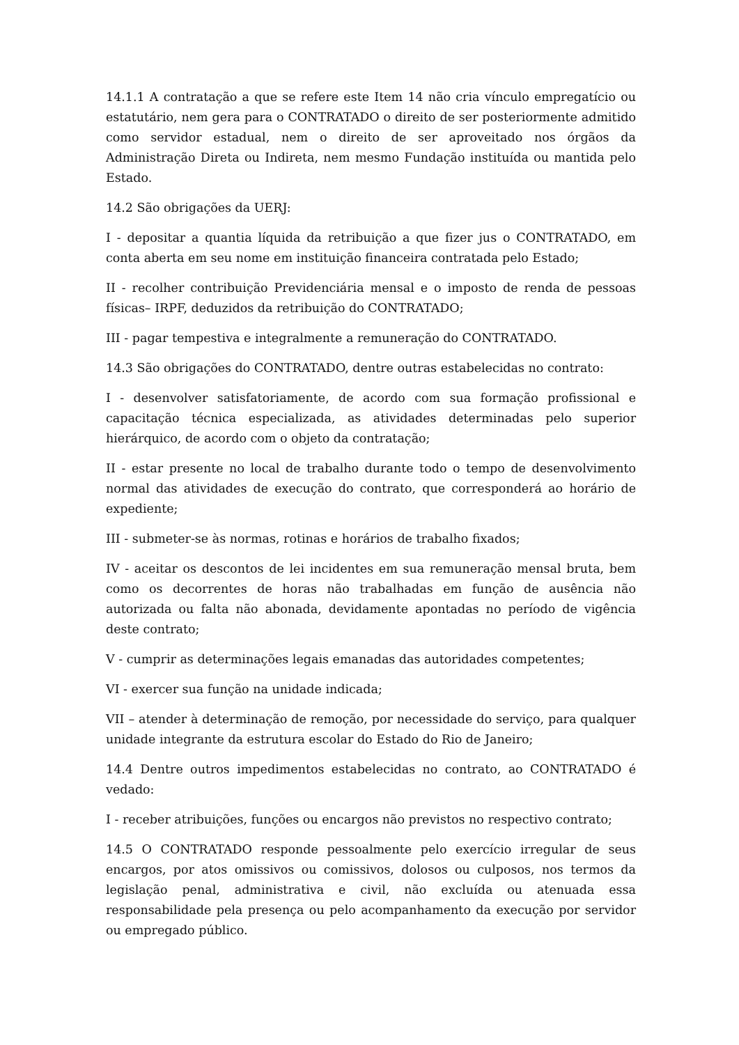14.1.1 A contratação a que se refere este Item 14 não cria vínculo empregatício ou estatutário, nem gera para o CONTRATADO o direito de ser posteriormente admitido como servidor estadual, nem o direito de ser aproveitado nos órgãos da Administração Direta ou Indireta, nem mesmo Fundação instituída ou mantida pelo Estado.
14.2 São obrigações da UERJ:
I - depositar a quantia líquida da retribuição a que fizer jus o CONTRATADO, em conta aberta em seu nome em instituição financeira contratada pelo Estado;
II - recolher contribuição Previdenciária mensal e o imposto de renda de pessoas físicas– IRPF, deduzidos da retribuição do CONTRATADO;
III - pagar tempestiva e integralmente a remuneração do CONTRATADO.
14.3 São obrigações do CONTRATADO, dentre outras estabelecidas no contrato:
I - desenvolver satisfatoriamente, de acordo com sua formação profissional e capacitação técnica especializada, as atividades determinadas pelo superior hierárquico, de acordo com o objeto da contratação;
II - estar presente no local de trabalho durante todo o tempo de desenvolvimento normal das atividades de execução do contrato, que corresponderá ao horário de expediente;
III - submeter-se às normas, rotinas e horários de trabalho fixados;
IV - aceitar os descontos de lei incidentes em sua remuneração mensal bruta, bem como os decorrentes de horas não trabalhadas em função de ausência não autorizada ou falta não abonada, devidamente apontadas no período de vigência deste contrato;
V - cumprir as determinações legais emanadas das autoridades competentes;
VI - exercer sua função na unidade indicada;
VII – atender à determinação de remoção, por necessidade do serviço, para qualquer unidade integrante da estrutura escolar do Estado do Rio de Janeiro;
14.4 Dentre outros impedimentos estabelecidas no contrato, ao CONTRATADO é vedado:
I - receber atribuições, funções ou encargos não previstos no respectivo contrato;
14.5 O CONTRATADO responde pessoalmente pelo exercício irregular de seus encargos, por atos omissivos ou comissivos, dolosos ou culposos, nos termos da legislação penal, administrativa e civil, não excluída ou atenuada essa responsabilidade pela presença ou pelo acompanhamento da execução por servidor ou empregado público.